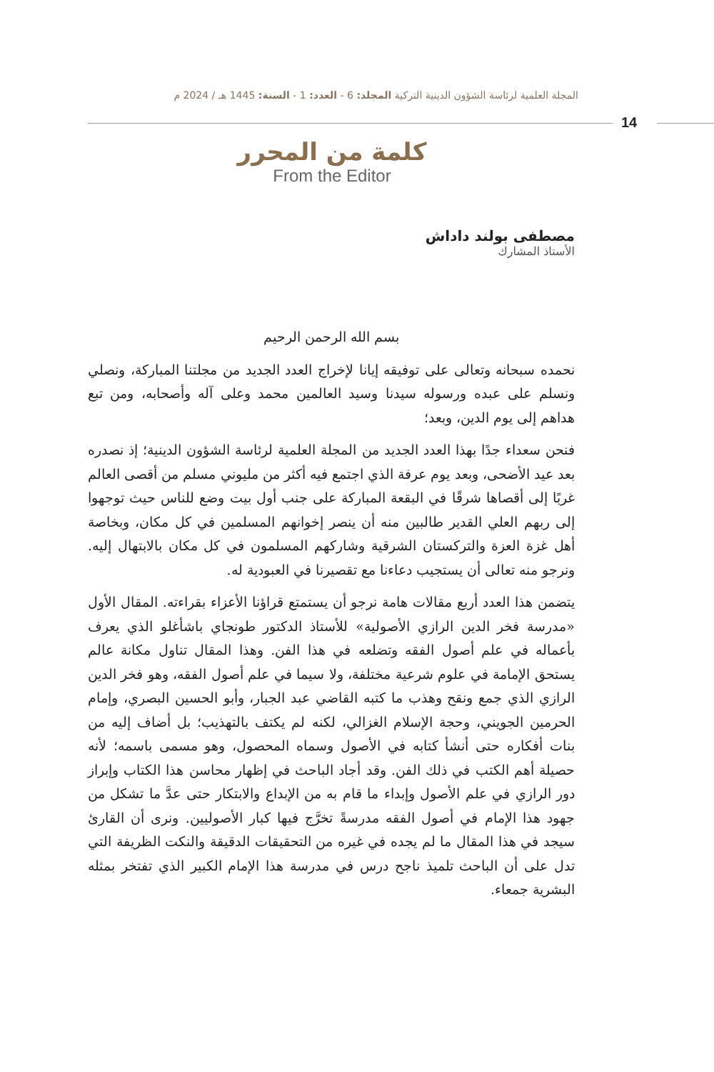المجلة العلمية لرئاسة الشؤون الدينية التركية المجلد: 6 - العدد: 1 - السنة: 1445 هـ / 2024 م
14
كلمة من المحرر
From the Editor
مصطفى بولند داداش
الأستاذ المشارك
بسم الله الرحمن الرحيم
نحمده سبحانه وتعالى على توفيقه إيانا لإخراج العدد الجديد من مجلتنا المباركة، ونصلي ونسلم على عبده ورسوله سيدنا وسيد العالمين محمد وعلى آله وأصحابه، ومن تبع هداهم إلى يوم الدين، وبعد؛
فنحن سعداء جدًا بهذا العدد الجديد من المجلة العلمية لرئاسة الشؤون الدينية؛ إذ نصدره بعد عيد الأضحى، وبعد يوم عرفة الذي اجتمع فيه أكثر من مليوني مسلم من أقصى العالم غربًا إلى أقصاها شرقًا في البقعة المباركة على جنب أول بيت وضع للناس حيث توجهوا إلى ربهم العلي القدير طالبين منه أن ينصر إخوانهم المسلمين في كل مكان، وبخاصة أهل غزة العزة والتركستان الشرقية وشاركهم المسلمون في كل مكان بالابتهال إليه. ونرجو منه تعالى أن يستجيب دعاءنا مع تقصيرنا في العبودية له.
يتضمن هذا العدد أربع مقالات هامة نرجو أن يستمتع قراؤنا الأعزاء بقراءته. المقال الأول «مدرسة فخر الدين الرازي الأصولية» للأستاذ الدكتور طونجاي باشأغلو الذي يعرف بأعماله في علم أصول الفقه وتضلعه في هذا الفن. وهذا المقال تناول مكانة عالم يستحق الإمامة في علوم شرعية مختلفة، ولا سيما في علم أصول الفقه، وهو فخر الدين الرازي الذي جمع ونقح وهذب ما كتبه القاضي عبد الجبار، وأبو الحسين البصري، وإمام الحرمين الجويني، وحجة الإسلام الغزالي، لكنه لم يكتف بالتهذيب؛ بل أضاف إليه من بنات أفكاره حتى أنشأ كتابه في الأصول وسماه المحصول، وهو مسمى باسمه؛ لأنه حصيلة أهم الكتب في ذلك الفن. وقد أجاد الباحث في إظهار محاسن هذا الكتاب وإبراز دور الرازي في علم الأصول وإبداء ما قام به من الإبداع والابتكار حتى عدَّ ما تشكل من جهود هذا الإمام في أصول الفقه مدرسةً تخرَّج فيها كبار الأصوليين. ونرى أن القارئ سيجد في هذا المقال ما لم يجده في غيره من التحقيقات الدقيقة والنكت الظريفة التي تدل على أن الباحث تلميذ ناجح درس في مدرسة هذا الإمام الكبير الذي تفتخر بمثله البشرية جمعاء.